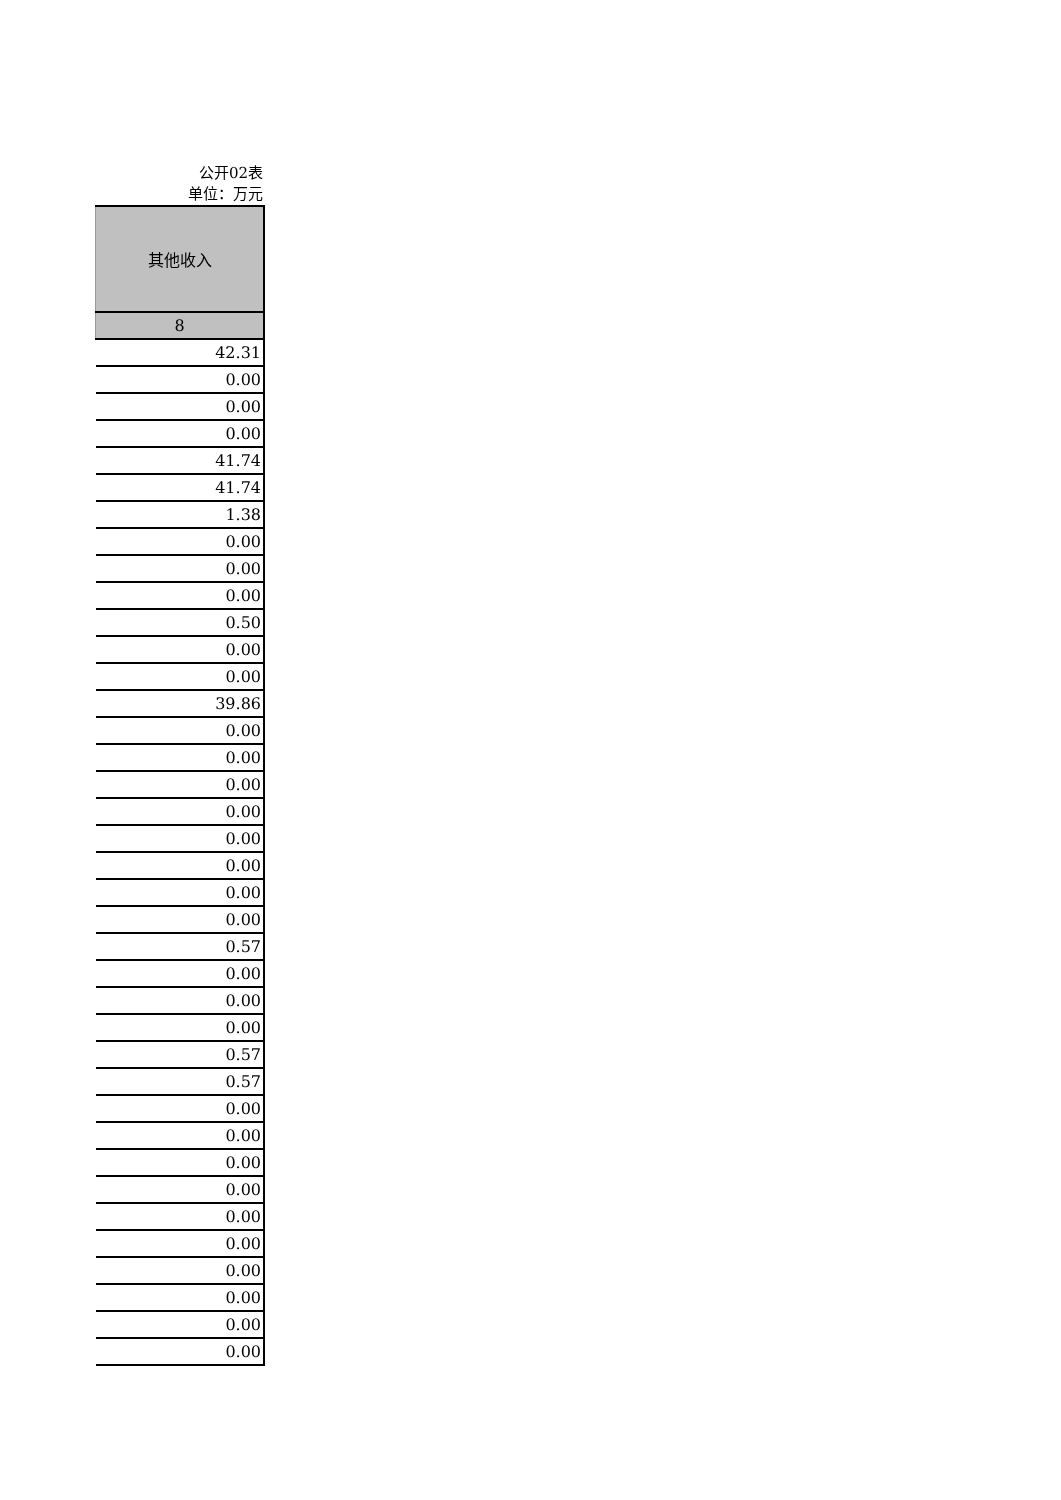公开02表
单位：万元
| 其他收入 |
| --- |
| 8 |
| 42.31 |
| 0.00 |
| 0.00 |
| 0.00 |
| 41.74 |
| 41.74 |
| 1.38 |
| 0.00 |
| 0.00 |
| 0.00 |
| 0.50 |
| 0.00 |
| 0.00 |
| 39.86 |
| 0.00 |
| 0.00 |
| 0.00 |
| 0.00 |
| 0.00 |
| 0.00 |
| 0.00 |
| 0.00 |
| 0.57 |
| 0.00 |
| 0.00 |
| 0.00 |
| 0.57 |
| 0.57 |
| 0.00 |
| 0.00 |
| 0.00 |
| 0.00 |
| 0.00 |
| 0.00 |
| 0.00 |
| 0.00 |
| 0.00 |
| 0.00 |